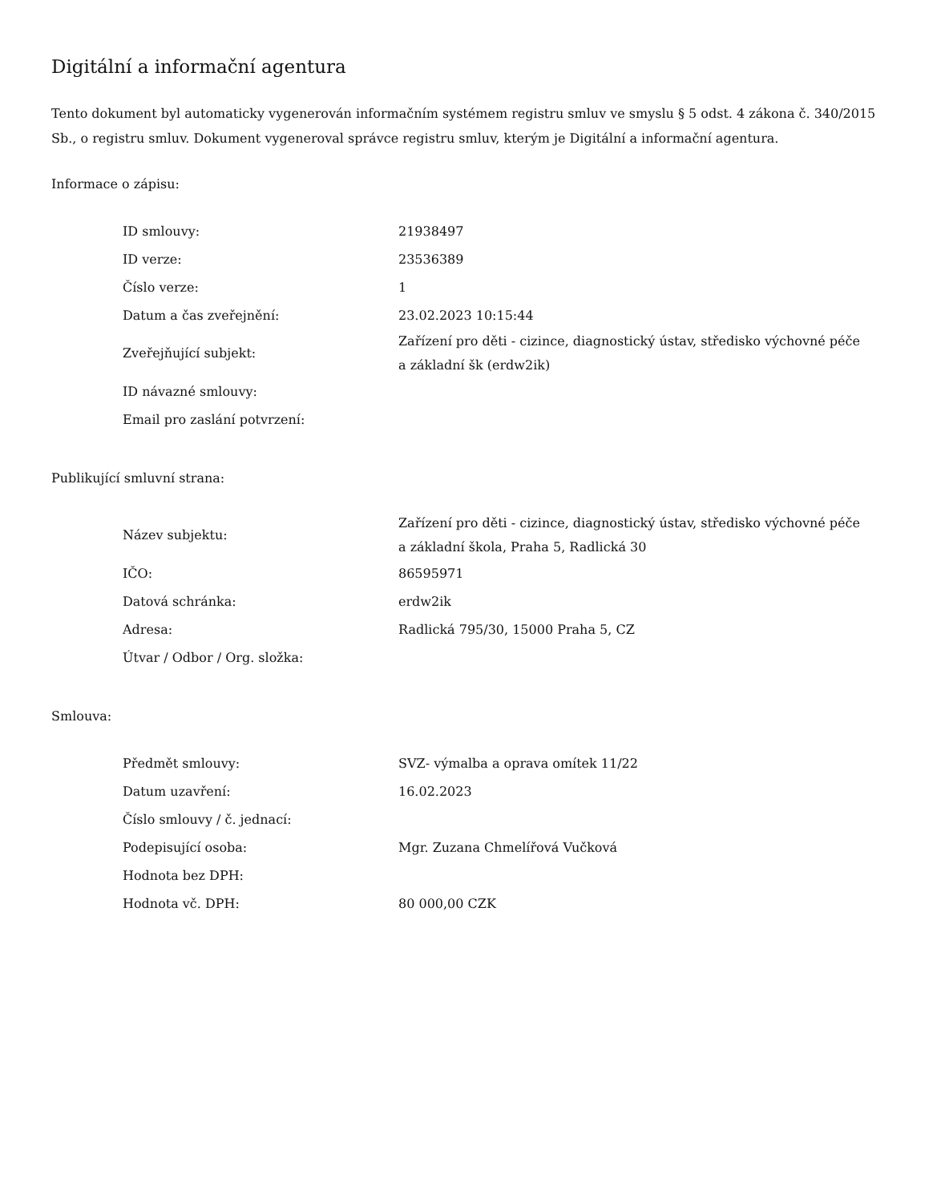Digitální a informační agentura
Tento dokument byl automaticky vygenerován informačním systémem registru smluv ve smyslu § 5 odst. 4 zákona č. 340/2015 Sb., o registru smluv. Dokument vygeneroval správce registru smluv, kterým je Digitální a informační agentura.
Informace o zápisu:
| ID smlouvy: | 21938497 |
| ID verze: | 23536389 |
| Číslo verze: | 1 |
| Datum a čas zveřejnění: | 23.02.2023 10:15:44 |
| Zveřejňující subjekt: | Zařízení pro děti - cizince, diagnostický ústav, středisko výchovné péče a základní šk (erdw2ik) |
| ID návazné smlouvy: | |
| Email pro zaslání potvrzení: | |
Publikující smluvní strana:
| Název subjektu: | Zařízení pro děti - cizince, diagnostický ústav, středisko výchovné péče a základní škola, Praha 5, Radlická 30 |
| IČO: | 86595971 |
| Datová schránka: | erdw2ik |
| Adresa: | Radlická 795/30, 15000 Praha 5, CZ |
| Útvar / Odbor / Org. složka: | |
Smlouva:
| Předmět smlouvy: | SVZ- výmalba a oprava omítek 11/22 |
| Datum uzavření: | 16.02.2023 |
| Číslo smlouvy / č. jednací: | |
| Podepisující osoba: | Mgr. Zuzana Chmelířová Vučková |
| Hodnota bez DPH: | |
| Hodnota vč. DPH: | 80 000,00 CZK |